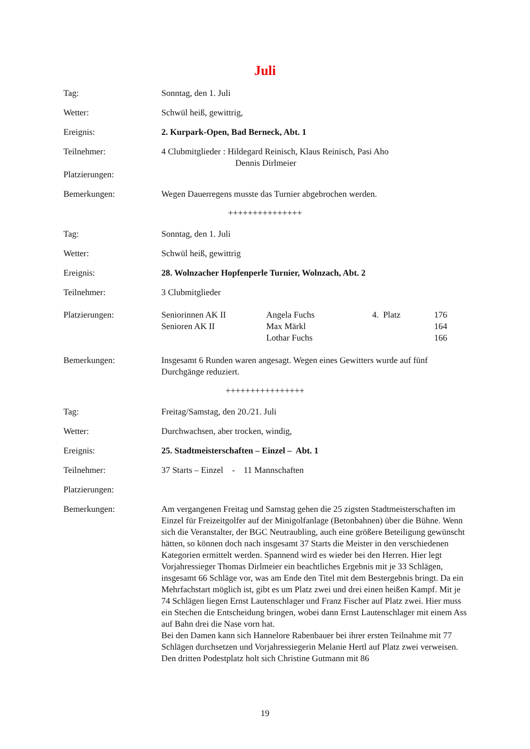Juli
Tag: Sonntag, den 1. Juli
Wetter: Schwül heiß, gewittrig,
Ereignis: 2. Kurpark-Open, Bad Berneck, Abt. 1
Teilnehmer: 4 Clubmitglieder : Hildegard Reinisch, Klaus Reinisch, Pasi Aho
Dennis Dirlmeier
Platzierungen:
Bemerkungen: Wegen Dauerregens musste das Turnier abgebrochen werden.
+++++++++++++++
Tag: Sonntag, den 1. Juli
Wetter: Schwül heiß, gewittrig
Ereignis: 28. Wolnzacher Hopfenperle Turnier, Wolnzach, Abt. 2
Teilnehmer: 3 Clubmitglieder
Platzierungen:
| Seniorinnen AK II | Angela Fuchs | 4. Platz | 176 |
| Senioren AK II | Max Märkl | | 164 |
| | Lothar Fuchs | | 166 |
Bemerkungen: Insgesamt 6 Runden waren angesagt. Wegen eines Gewitters wurde auf fünf Durchgänge reduziert.
++++++++++++++++
Tag: Freitag/Samstag, den 20./21. Juli
Wetter: Durchwachsen, aber trocken, windig,
Ereignis: 25. Stadtmeisterschaften – Einzel – Abt. 1
Teilnehmer: 37 Starts – Einzel - 11 Mannschaften
Platzierungen:
Bemerkungen: Am vergangenen Freitag und Samstag gehen die 25 zigsten Stadtmeisterschaften im Einzel für Freizeitgolfer auf der Minigolfanlage (Betonbahnen) über die Bühne. Wenn sich die Veranstalter, der BGC Neutraubling, auch eine größere Beteiligung gewünscht hätten, so können doch nach insgesamt 37 Starts die Meister in den verschiedenen Kategorien ermittelt werden. Spannend wird es wieder bei den Herren. Hier legt Vorjahressieger Thomas Dirlmeier ein beachtliches Ergebnis mit je 33 Schlägen, insgesamt 66 Schläge vor, was am Ende den Titel mit dem Bestergebnis bringt. Da ein Mehrfachstart möglich ist, gibt es um Platz zwei und drei einen heißen Kampf. Mit je 74 Schlägen liegen Ernst Lautenschlager und Franz Fischer auf Platz zwei. Hier muss ein Stechen die Entscheidung bringen, wobei dann Ernst Lautenschlager mit einem Ass auf Bahn drei die Nase vorn hat.
Bei den Damen kann sich Hannelore Rabenbauer bei ihrer ersten Teilnahme mit 77 Schlägen durchsetzen und Vorjahressiegerin Melanie Hertl auf Platz zwei verweisen. Den dritten Podestplatz holt sich Christine Gutmann mit 86
19